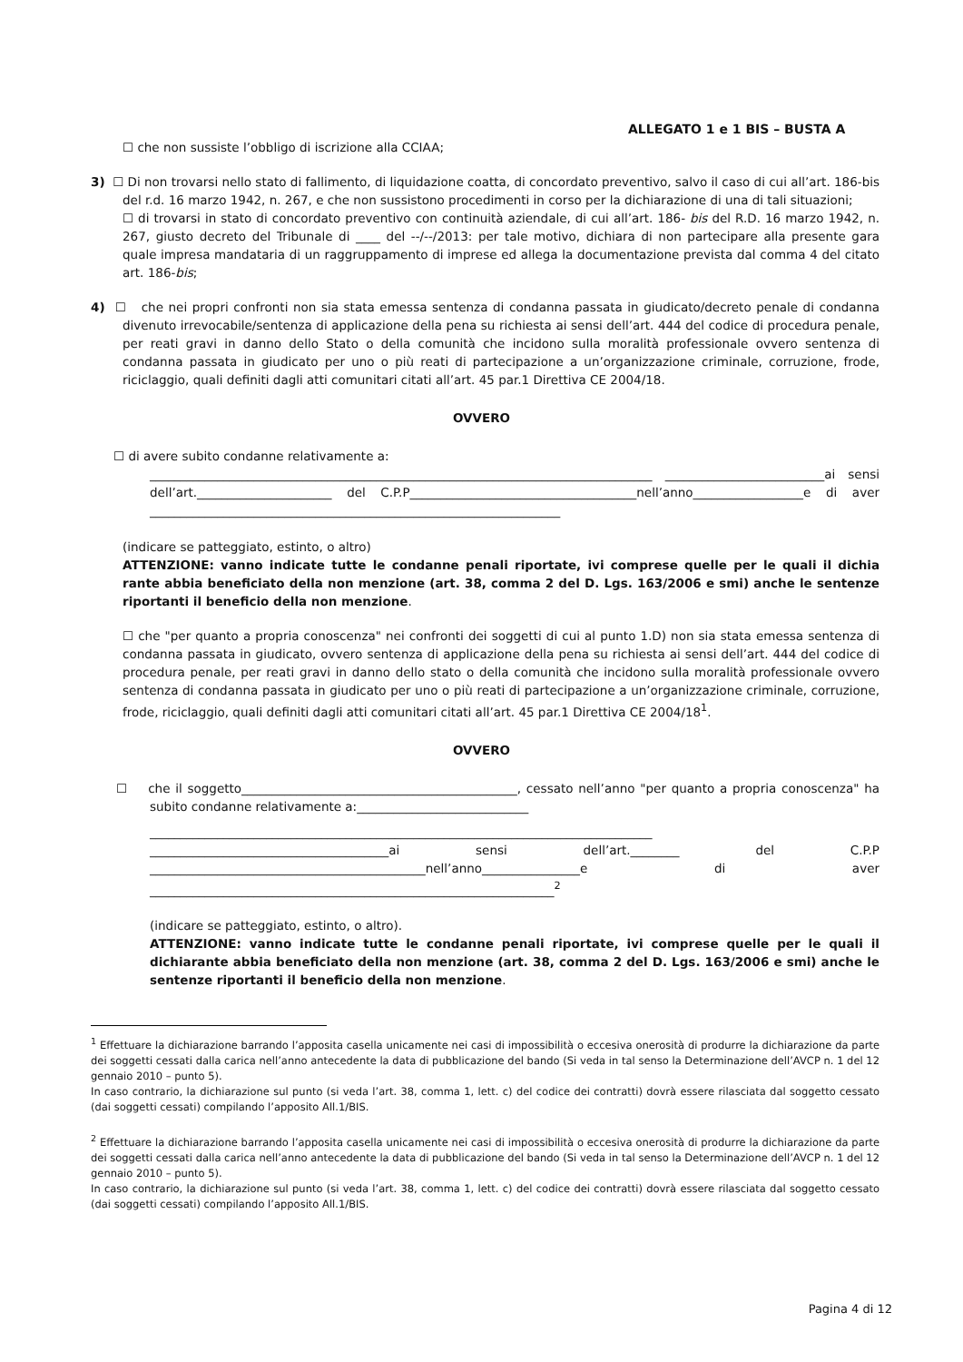ALLEGATO 1 e 1 BIS – BUSTA A
☐ che non sussiste l’obbligo di iscrizione alla CCIAA;
3) ☐ Di non trovarsi nello stato di fallimento, di liquidazione coatta, di concordato preventivo, salvo il caso di cui all’art. 186-bis del r.d. 16 marzo 1942, n. 267, e che non sussistono procedimenti in corso per la dichiarazione di una di tali situazioni;
☐ di trovarsi in stato di concordato preventivo con continuità aziendale, di cui all’art. 186- bis del R.D. 16 marzo 1942, n. 267, giusto decreto del Tribunale di ____ del --/--/2013: per tale motivo, dichiara di non partecipare alla presente gara quale impresa mandataria di un raggruppamento di imprese ed allega la documentazione prevista dal comma 4 del citato art. 186-bis;
4) ☐ che nei propri confronti non sia stata emessa sentenza di condanna passata in giudicato/decreto penale di condanna divenuto irrevocabile/sentenza di applicazione della pena su richiesta ai sensi dell’art. 444 del codice di procedura penale, per reati gravi in danno dello Stato o della comunità che incidono sulla moralità professionale ovvero sentenza di condanna passata in giudicato per uno o più reati di partecipazione a un’organizzazione criminale, corruzione, frode, riciclaggio, quali definiti dagli atti comunitari citati all’art. 45 par.1 Direttiva CE 2004/18.
OVVERO
☐ di avere subito condanne relativamente a:
__________________________________________________________________________________ __________________________ai sensi dell’art.______________________ del C.P.P_____________________________________nell’anno__________________e di aver ___________________________________________________________________
(indicare se patteggiato, estinto, o altro)
ATTENZIONE: vanno indicate tutte le condanne penali riportate, ivi comprese quelle per le quali il dichia rante abbia beneficiato della non menzione (art. 38, comma 2 del D. Lgs. 163/2006 e smi) anche le sentenze riportanti il beneficio della non menzione.
☐ che "per quanto a propria conoscenza" nei confronti dei soggetti di cui al punto 1.D) non sia stata emessa sentenza di condanna passata in giudicato, ovvero sentenza di applicazione della pena su richiesta ai sensi dell’art. 444 del codice di procedura penale, per reati gravi in danno dello stato o della comunità che incidono sulla moralità professionale ovvero sentenza di condanna passata in giudicato per uno o più reati di partecipazione a un’organizzazione criminale, corruzione, frode, riciclaggio, quali definiti dagli atti comunitari citati all’art. 45 par.1 Direttiva CE 2004/18<sup>1</sup>.
OVVERO
☐ che il soggetto_____________________________________________, cessato nell’anno "per quanto a propria conoscenza" ha subito condanne relativamente a:____________________________
__________________________________________________________________________________ _______________________________________ai sensi dell’art.________ del C.P.P _____________________________________________nell’anno________________e di aver __________________________________________________________________<sup>2</sup>
(indicare se patteggiato, estinto, o altro).
ATTENZIONE: vanno indicate tutte le condanne penali riportate, ivi comprese quelle per le quali il dichiarante abbia beneficiato della non menzione (art. 38, comma 2 del D. Lgs. 163/2006 e smi) anche le sentenze riportanti il beneficio della non menzione.
<sup>1</sup> Effettuare la dichiarazione barrando l’apposita casella unicamente nei casi di impossibilità o eccesiva onerosità di produrre la dichiarazione da parte dei soggetti cessati dalla carica nell’anno antecedente la data di pubblicazione del bando (Si veda in tal senso la Determinazione dell’AVCP n. 1 del 12 gennaio 2010 – punto 5).
In caso contrario, la dichiarazione sul punto (si veda l’art. 38, comma 1, lett. c) del codice dei contratti) dovrà essere rilasciata dal soggetto cessato (dai soggetti cessati) compilando l’apposito All.1/BIS.
<sup>2</sup> Effettuare la dichiarazione barrando l’apposita casella unicamente nei casi di impossibilità o eccesiva onerosità di produrre la dichiarazione da parte dei soggetti cessati dalla carica nell’anno antecedente la data di pubblicazione del bando (Si veda in tal senso la Determinazione dell’AVCP n. 1 del 12 gennaio 2010 – punto 5).
In caso contrario, la dichiarazione sul punto (si veda l’art. 38, comma 1, lett. c) del codice dei contratti) dovrà essere rilasciata dal soggetto cessato (dai soggetti cessati) compilando l’apposito All.1/BIS.
Pagina 4 di 12